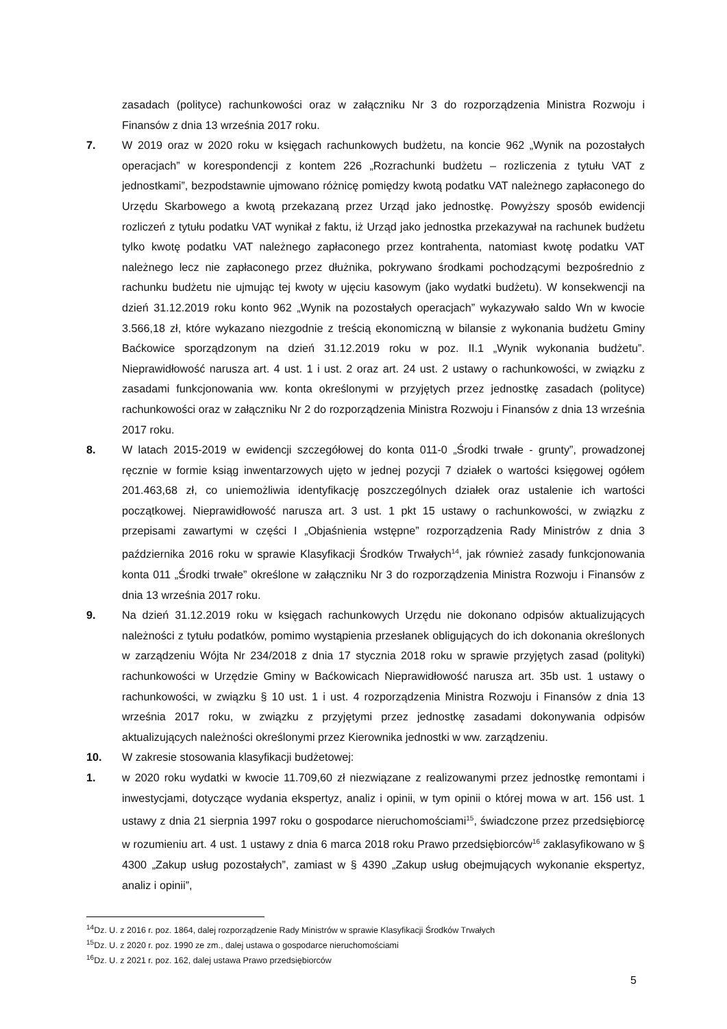zasadach (polityce) rachunkowości oraz w załączniku Nr 3 do rozporządzenia Ministra Rozwoju i Finansów z dnia 13 września 2017 roku.
7. W 2019 oraz w 2020 roku w księgach rachunkowych budżetu, na koncie 962 „Wynik na pozostałych operacjach” w korespondencji z kontem 226 „Rozrachunki budżetu – rozliczenia z tytułu VAT z jednostkami”, bezpodstawnie ujmowano różnicę pomiędzy kwotą podatku VAT należnego zapłaconego do Urzędu Skarbowego a kwotą przekazaną przez Urząd jako jednostkę. Powyższy sposób ewidencji rozliczeń z tytułu podatku VAT wynikał z faktu, iż Urząd jako jednostka przekazywał na rachunek budżetu tylko kwotę podatku VAT należnego zapłaconego przez kontrahenta, natomiast kwotę podatku VAT należnego lecz nie zapłaconego przez dłużnika, pokrywano środkami pochodzącymi bezpośrednio z rachunku budżetu nie ujmując tej kwoty w ujęciu kasowym (jako wydatki budżetu). W konsekwencji na dzień 31.12.2019 roku konto 962 „Wynik na pozostałych operacjach” wykazywało saldo Wn w kwocie 3.566,18 zł, które wykazano niezgodnie z treścią ekonomiczną w bilansie z wykonania budżetu Gminy Baćkowice sporządzonym na dzień 31.12.2019 roku w poz. II.1 „Wynik wykonania budżetu”. Nieprawidłowość narusza art. 4 ust. 1 i ust. 2 oraz art. 24 ust. 2 ustawy o rachunkowości, w związku z zasadami funkcjonowania ww. konta określonymi w przyjętych przez jednostkę zasadach (polityce) rachunkowości oraz w załączniku Nr 2 do rozporządzenia Ministra Rozwoju i Finansów z dnia 13 września 2017 roku.
8. W latach 2015-2019 w ewidencji szczegółowej do konta 011-0 „Środki trwałe - grunty”, prowadzonej ręcznie w formie ksiąg inwentarzowych ujęto w jednej pozycji 7 działek o wartości księgowej ogółem 201.463,68 zł, co uniemożliwia identyfikację poszczególnych działek oraz ustalenie ich wartości początkowej. Nieprawidłowość narusza art. 3 ust. 1 pkt 15 ustawy o rachunkowości, w związku z przepisami zawartymi w części I „Objaśnienia wstępne” rozporządzenia Rady Ministrów z dnia 3 października 2016 roku w sprawie Klasyfikacji Środków Trwałych<sup>14</sup>, jak również zasady funkcjonowania konta 011 „Środki trwałe” określone w załączniku Nr 3 do rozporządzenia Ministra Rozwoju i Finansów z dnia 13 września 2017 roku.
9. Na dzień 31.12.2019 roku w księgach rachunkowych Urzędu nie dokonano odpisów aktualizujących należności z tytułu podatków, pomimo wystąpienia przesłanek obligujących do ich dokonania określonych w zarządzeniu Wójta Nr 234/2018 z dnia 17 stycznia 2018 roku w sprawie przyjętych zasad (polityki) rachunkowości w Urzędzie Gminy w Baćkowicach Nieprawidłowość narusza art. 35b ust. 1 ustawy o rachunkowości, w związku § 10 ust. 1 i ust. 4 rozporządzenia Ministra Rozwoju i Finansów z dnia 13 września 2017 roku, w związku z przyjętymi przez jednostkę zasadami dokonywania odpisów aktualizujących należności określonymi przez Kierownika jednostki w ww. zarządzeniu.
10. W zakresie stosowania klasyfikacji budżetowej:
1. w 2020 roku wydatki w kwocie 11.709,60 zł niezwiązane z realizowanymi przez jednostkę remontami i inwestycjami, dotyczące wydania ekspertyz, analiz i opinii, w tym opinii o której mowa w art. 156 ust. 1 ustawy z dnia 21 sierpnia 1997 roku o gospodarce nieruchomościami<sup>15</sup>, świadczone przez przedsiębiorcę w rozumieniu art. 4 ust. 1 ustawy z dnia 6 marca 2018 roku Prawo przedsiębiorców<sup>16</sup> zaklasyfikowano w § 4300 „Zakup usług pozostałych”, zamiast w § 4390 „Zakup usług obejmujących wykonanie ekspertyz, analiz i opinii”,
<sup>14</sup> Dz. U. z 2016 r. poz. 1864, dalej rozporządzenie Rady Ministrów w sprawie Klasyfikacji Środków Trwałych
<sup>15</sup> Dz. U. z 2020 r. poz. 1990 ze zm., dalej ustawa o gospodarce nieruchomościami
<sup>16</sup> Dz. U. z 2021 r. poz. 162, dalej ustawa Prawo przedsiębiorców
5